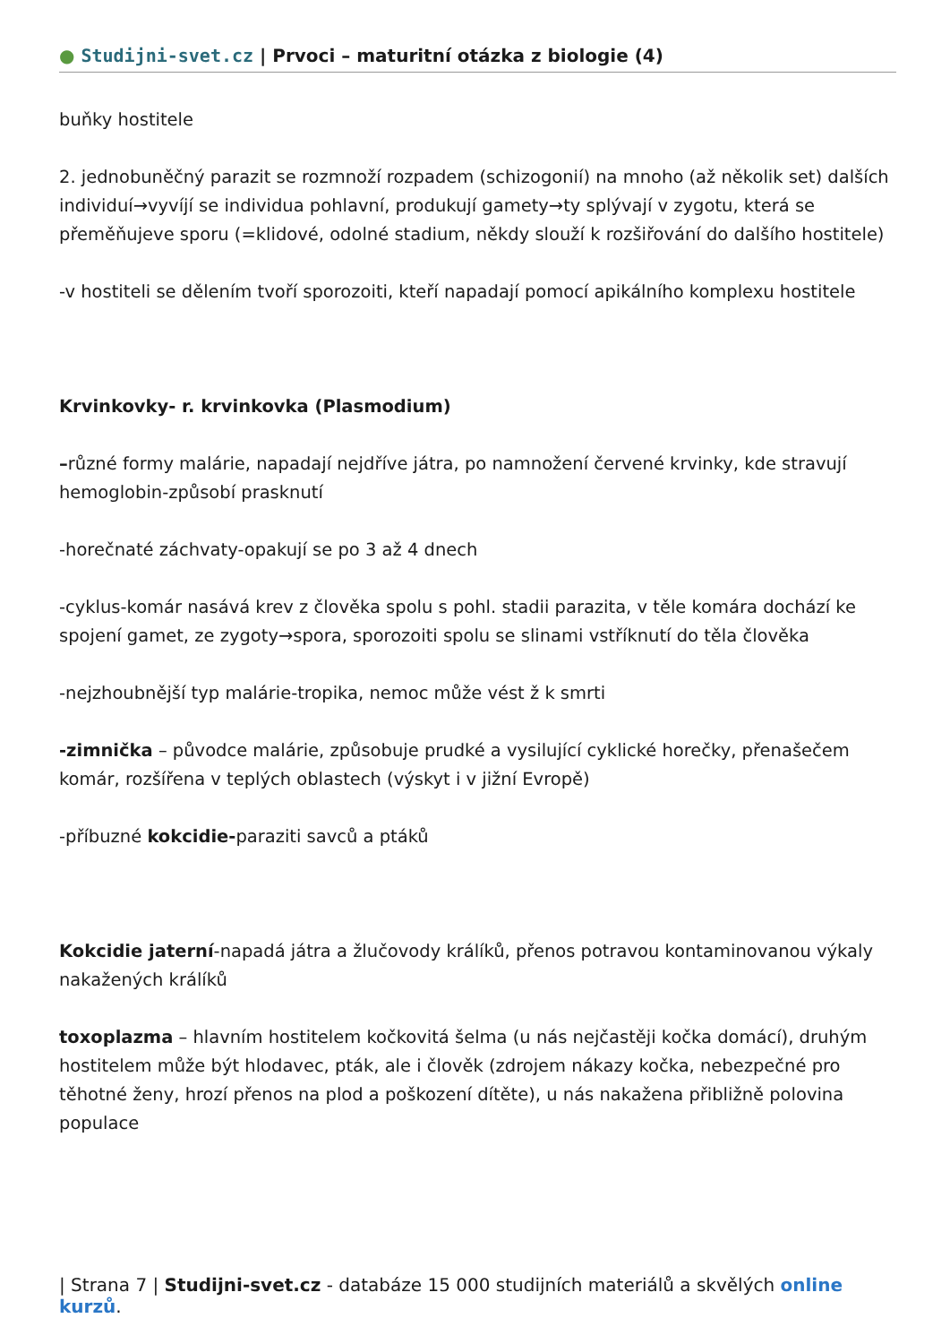● Studijni-svet.cz | Prvoci – maturitní otázka z biologie (4)
buňky hostitele
2. jednobuněčný parazit se rozmnoží rozpadem (schizogonií) na mnoho (až několik set) dalších individuí→vyvíjí se individua pohlavní, produkují gamety→ty splývají v zygotu, která se přeměňujeve sporu (=klidové, odolné stadium, někdy slouží k rozšiřování do dalšího hostitele)
-v hostiteli se dělením tvoří sporozoiti, kteří napadají pomocí apikálního komplexu hostitele
Krvinkovky- r. krvinkovka (Plasmodium)
–různé formy malárie, napadají nejdříve játra, po namnožení červené krvinky, kde stravují hemoglobin-způsobí prasknutí
-horečnaté záchvaty-opakují se po 3 až 4 dnech
-cyklus-komár nasává krev z člověka spolu s pohl. stadii parazita, v těle komára dochází ke spojení gamet, ze zygoty→spora, sporozoiti spolu se slinami vstříknutí do těla člověka
-nejzhoubnější typ malárie-tropika, nemoc může vést ž k smrti
-zimnička – původce malárie, způsobuje prudké a vysilující cyklické horečky, přenašečem komár, rozšířena v teplých oblastech (výskyt i v jižní Evropě)
-příbuzné kokcidie-paraziti savců a ptáků
Kokcidie jaterní-napadá játra a žlučovody králíků, přenos potravou kontaminovanou výkaly nakažených králíků
toxoplazma – hlavním hostitelem kočkovitá šelma (u nás nejčastěji kočka domácí), druhým hostitelem může být hlodavec, pták, ale i člověk (zdrojem nákazy kočka, nebezpečné pro těhotné ženy, hrozí přenos na plod a poškození dítěte), u nás nakažena přibližně polovina populace
| Strana 7 | Studijni-svet.cz - databáze 15 000 studijních materiálů a skvělých online kurzů.